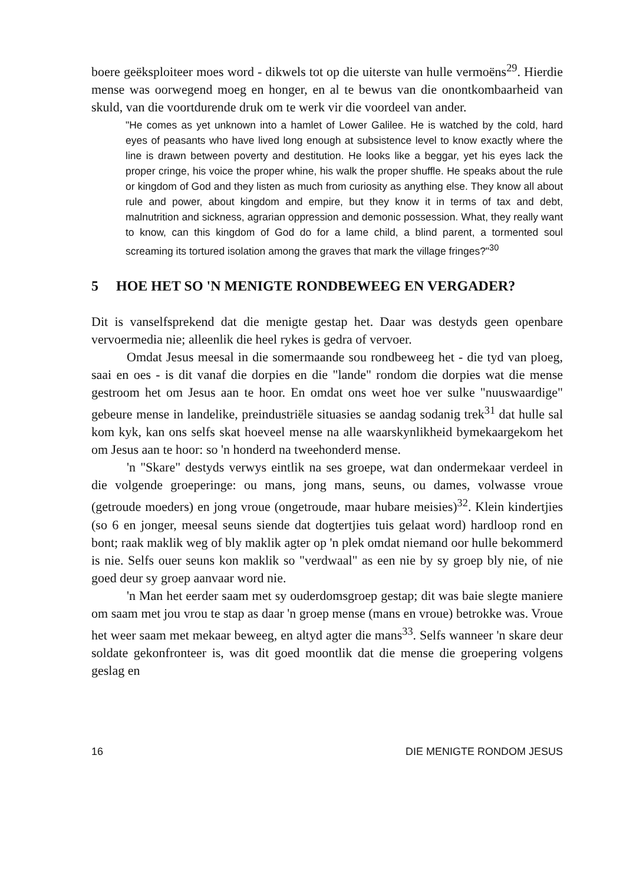boere geëksploiteer moes word - dikwels tot op die uiterste van hulle vermoëns<sup>29</sup>. Hierdie mense was oorwegend moeg en honger, en al te bewus van die onontkombaarheid van skuld, van die voortdurende druk om te werk vir die voordeel van ander.
"He comes as yet unknown into a hamlet of Lower Galilee. He is watched by the cold, hard eyes of peasants who have lived long enough at subsistence level to know exactly where the line is drawn between poverty and destitution. He looks like a beggar, yet his eyes lack the proper cringe, his voice the proper whine, his walk the proper shuffle. He speaks about the rule or kingdom of God and they listen as much from curiosity as anything else. They know all about rule and power, about kingdom and empire, but they know it in terms of tax and debt, malnutrition and sickness, agrarian oppression and demonic possession. What, they really want to know, can this kingdom of God do for a lame child, a blind parent, a tormented soul screaming its tortured isolation among the graves that mark the village fringes?"<sup>30</sup>
5 HOE HET SO 'N MENIGTE RONDBEWEEG EN VERGADER?
Dit is vanselfsprekend dat die menigte gestap het. Daar was destyds geen openbare vervoermedia nie; alleenlik die heel rykes is gedra of vervoer.
Omdat Jesus meesal in die somermaande sou rondbeweeg het - die tyd van ploeg, saai en oes - is dit vanaf die dorpies en die "lande" rondom die dorpies wat die mense gestroom het om Jesus aan te hoor. En omdat ons weet hoe ver sulke "nuuswaardige" gebeure mense in landelike, preindustriële situasies se aandag sodanig trek<sup>31</sup> dat hulle sal kom kyk, kan ons selfs skat hoeveel mense na alle waarskynlikheid bymekaargekom het om Jesus aan te hoor: so 'n honderd na tweehonderd mense.
'n "Skare" destyds verwys eintlik na ses groepe, wat dan ondermekaar verdeel in die volgende groeperinge: ou mans, jong mans, seuns, ou dames, volwasse vroue (getroude moeders) en jong vroue (ongetroude, maar hubare meisies)<sup>32</sup>. Klein kindertjies (so 6 en jonger, meesal seuns siende dat dogtertjies tuis gelaat word) hardloop rond en bont; raak maklik weg of bly maklik agter op 'n plek omdat niemand oor hulle bekommerd is nie. Selfs ouer seuns kon maklik so "verdwaal" as een nie by sy groep bly nie, of nie goed deur sy groep aanvaar word nie.
'n Man het eerder saam met sy ouderdomsgroep gestap; dit was baie slegte maniere om saam met jou vrou te stap as daar 'n groep mense (mans en vroue) betrokke was. Vroue het weer saam met mekaar beweeg, en altyd agter die mans<sup>33</sup>. Selfs wanneer 'n skare deur soldate gekonfronteer is, was dit goed moontlik dat die mense die groepering volgens geslag en
16 DIE MENIGTE RONDOM JESUS